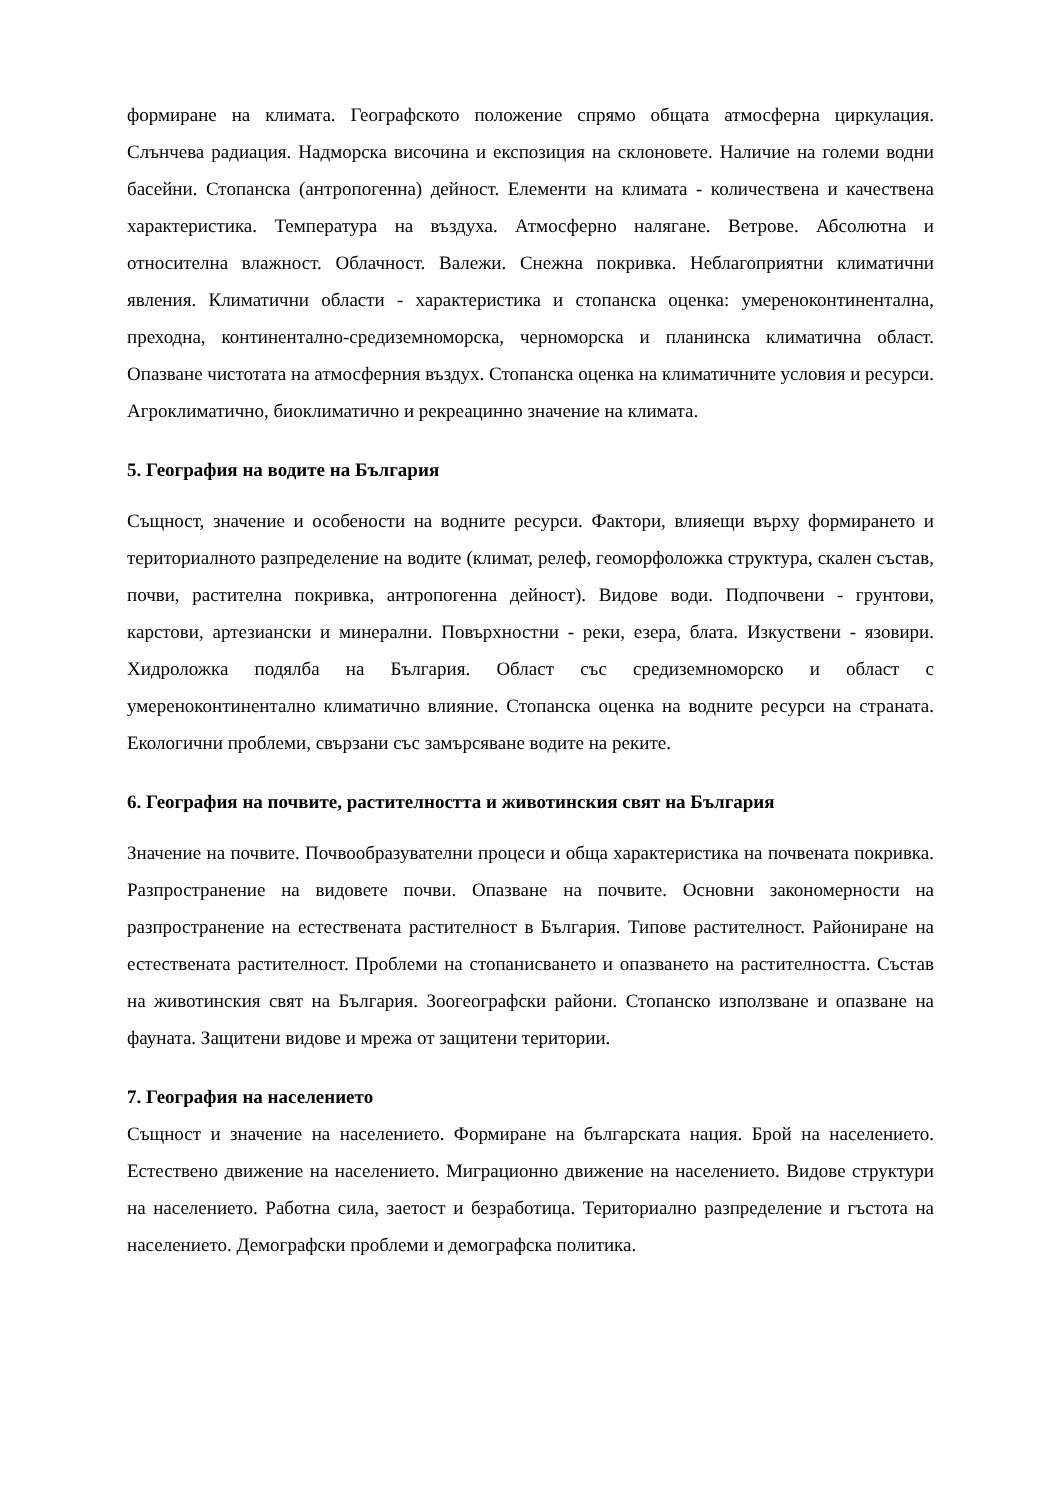формиране на климата. Географското положение спрямо общата атмосферна циркулация. Слънчева радиация. Надморска височина и експозиция на склоновете. Наличие на големи водни басейни. Стопанска (антропогенна) дейност. Елементи на климата - количествена и качествена характеристика. Температура на въздуха. Атмосферно налягане. Ветрове. Абсолютна и относителна влажност. Облачност. Валежи. Снежна покривка. Неблагоприятни климатични явления. Климатични области - характеристика и стопанска оценка: умереноконтинентална, преходна, континентално-средиземноморска, черноморска и планинска климатична област. Опазване чистотата на атмосферния въздух. Стопанска оценка на климатичните условия и ресурси. Агроклиматично, биоклиматично и рекреацинно значение на климата.
5. География на водите на България
Същност, значение и особености на водните ресурси. Фактори, влияещи върху формирането и териториалното разпределение на водите (климат, релеф, геоморфоложка структура, скален състав, почви, растителна покривка, антропогенна дейност). Видове води. Подпочвени - грунтови, карстови, артезиански и минерални. Повърхностни - реки, езера, блата. Изкуствени - язовири. Хидроложка подялба на България. Област със средиземноморско и област с умереноконтинентално климатично влияние. Стопанска оценка на водните ресурси на страната. Екологични проблеми, свързани със замърсяване водите на реките.
6. География на почвите, растителността и животинския свят на България
Значение на почвите. Почвообразувателни процеси и обща характеристика на почвената покривка. Разпространение на видовете почви. Опазване на почвите. Основни закономерности на разпространение на естествената растителност в България. Типове растителност. Райониране на естествената растителност. Проблеми на стопанисването и опазването на растителността. Състав на животинския свят на България. Зоогеографски райони. Стопанско използване и опазване на фауната. Защитени видове и мрежа от защитени територии.
7. География на населението
Същност и значение на населението. Формиране на българската нация. Брой на населението. Естествено движение на населението. Миграционно движение на населението. Видове структури на населението. Работна сила, заетост и безработица. Териториално разпределение и гъстота на населението. Демографски проблеми и демографска политика.